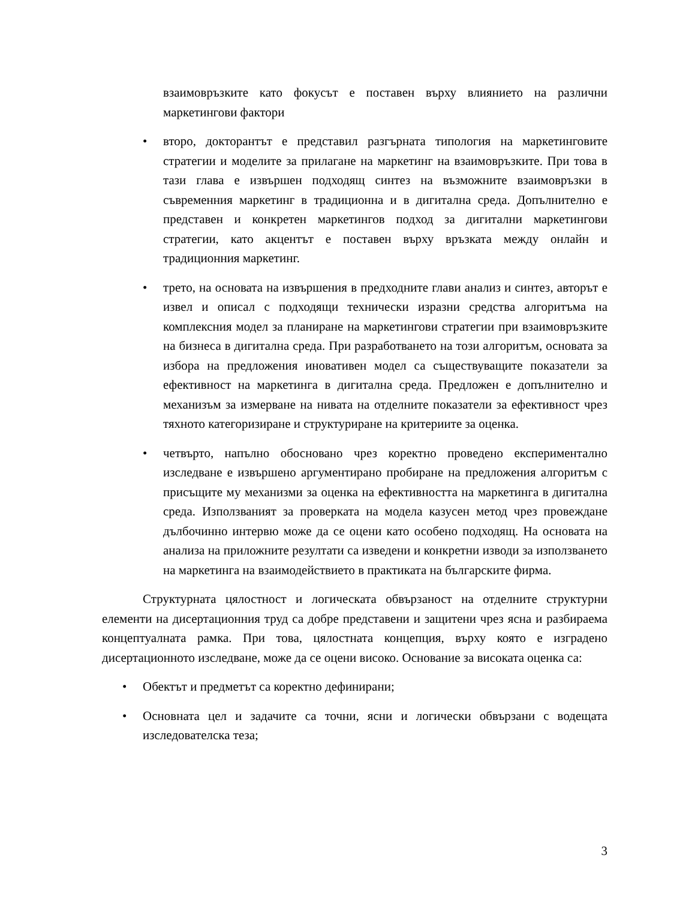взаимовръзките като фокусът е поставен върху влиянието на различни маркетингови фактори
• второ, докторантът е представил разгърната типология на маркетинговите стратегии и моделите за прилагане на маркетинг на взаимовръзките. При това в тази глава е извършен подходящ синтез на възможните взаимовръзки в съвременния маркетинг в традиционна и в дигитална среда. Допълнително е представен и конкретен маркетингов подход за дигитални маркетингови стратегии, като акцентът е поставен върху връзката между онлайн и традиционния маркетинг.
• трето, на основата на извършения в предходните глави анализ и синтез, авторът е извел и описал с подходящи технически изразни средства алгоритъма на комплексния модел за планиране на маркетингови стратегии при взаимовръзките на бизнеса в дигитална среда. При разработването на този алгоритъм, основата за избора на предложения иновативен модел са съществуващите показатели за ефективност на маркетинга в дигитална среда. Предложен е допълнително и механизъм за измерване на нивата на отделните показатели за ефективност чрез тяхното категоризиране и структуриране на критериите за оценка.
• четвърто, напълно обосновано чрез коректно проведено експериментално изследване е извършено аргументирано пробиране на предложения алгоритъм с присъщите му механизми за оценка на ефективността на маркетинга в дигитална среда. Използваният за проверката на модела казусен метод чрез провеждане дълбочинно интервю може да се оцени като особено подходящ. На основата на анализа на приложните резултати са изведени и конкретни изводи за използването на маркетинга на взаимодействието в практиката на българските фирма.
Структурната цялостност и логическата обвързаност на отделните структурни елементи на дисертационния труд са добре представени и защитени чрез ясна и разбираема концептуалната рамка. При това, цялостната концепция, върху която е изградено дисертационното изследване, може да се оцени високо. Основание за високата оценка са:
• Обектът и предметът са коректно дефинирани;
• Основната цел и задачите са точни, ясни и логически обвързани с водещата изследователска теза;
3